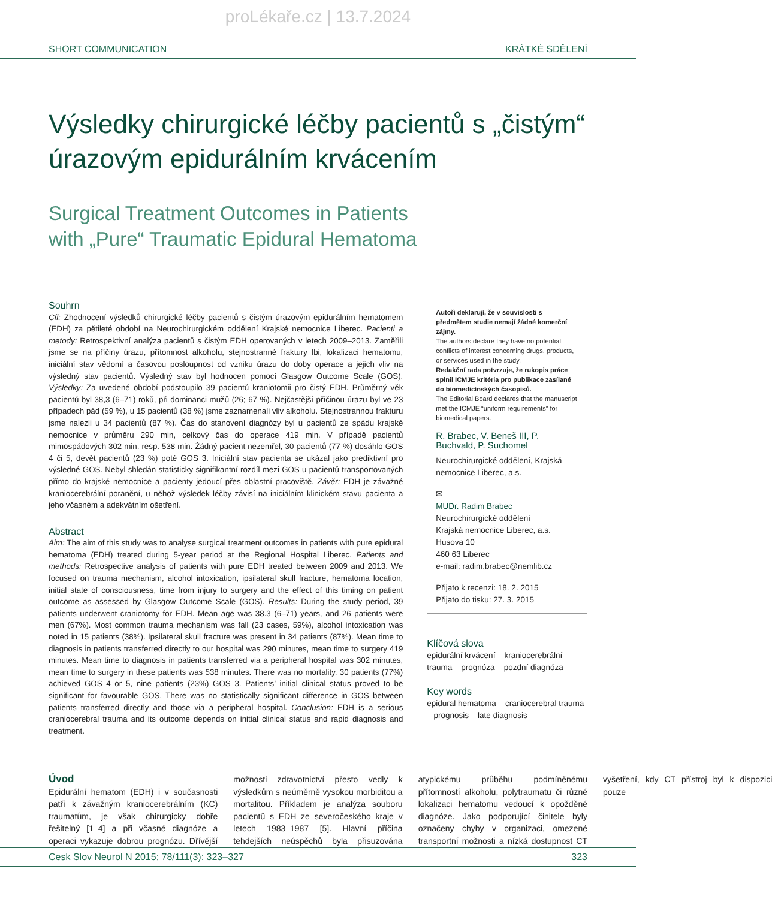proLékaře.cz | 13.7.2024
SHORT COMMUNICATION KRÁTKÉ SDĚLENÍ
Výsledky chirurgické léčby pacientů s „čistým“ úrazovým epidurálním krvácením
Surgical Treatment Outcomes in Patients
with „Pure“ Traumatic Epidural Hematoma
Souhrn
Cíl: Zhodnocení výsledků chirurgické léčby pacientů s čistým úrazovým epidurálním hematomem (EDH) za pětileté období na Neurochirurgickém oddělení Krajské nemocnice Liberec. Pacienti a metody: Retrospektivní analýza pacientů s čistým EDH operovaných v letech 2009–2013. Zaměřili jsme se na příčiny úrazu, přítomnost alkoholu, stejnostranné fraktury lbi, lokalizaci hematomu, iniciální stav vědomí a časovou posloupnost od vzniku úrazu do doby operace a jejich vliv na výsledný stav pacientů. Výsledný stav byl hodnocen pomocí Glasgow Outcome Scale (GOS). Výsledky: Za uvedené období podstoupilo 39 pacientů kraniotomii pro čistý EDH. Průměrný věk pacientů byl 38,3 (6–71) roků, při dominanci mužů (26; 67 %). Nejčastější příčinou úrazu byl ve 23 případech pád (59 %), u 15 pacientů (38 %) jsme zaznamenali vliv alkoholu. Stejnostrannou frakturu jsme nalezli u 34 pacientů (87 %). Čas do stanovení diagnózy byl u pacientů ze spádu krajské nemocnice v průměru 290 min, celkový čas do operace 419 min. V případě pacientů mimospádových 302 min, resp. 538 min. Žádný pacient nezemřel, 30 pacientů (77 %) dosáhlo GOS 4 či 5, devět pacientů (23 %) poté GOS 3. Iniciální stav pacienta se ukázal jako prediktivní pro výsledné GOS. Nebyl shledán statisticky signifikantní rozdíl mezi GOS u pacientů transportovaných přímo do krajské nemocnice a pacienty jedoucí přes oblastní pracoviště. Závěr: EDH je závažné kraniocerebrální poranění, u něhož výsledek léčby závisí na iniciálním klinickém stavu pacienta a jeho včasném a adekvátním ošetření.
Abstract
Aim: The aim of this study was to analyse surgical treatment outcomes in patients with pure epidural hematoma (EDH) treated during 5-year period at the Regional Hospital Liberec. Patients and methods: Retrospective analysis of patients with pure EDH treated between 2009 and 2013. We focused on trauma mechanism, alcohol intoxication, ipsilateral skull fracture, hematoma location, initial state of consciousness, time from injury to surgery and the effect of this timing on patient outcome as assessed by Glasgow Outcome Scale (GOS). Results: During the study period, 39 patients underwent craniotomy for EDH. Mean age was 38.3 (6–71) years, and 26 patients were men (67%). Most common trauma mechanism was fall (23 cases, 59%), alcohol intoxication was noted in 15 patients (38%). Ipsilateral skull fracture was present in 34 patients (87%). Mean time to diagnosis in patients transferred directly to our hospital was 290 minutes, mean time to surgery 419 minutes. Mean time to diagnosis in patients transferred via a peripheral hospital was 302 minutes, mean time to surgery in these patients was 538 minutes. There was no mortality, 30 patients (77%) achieved GOS 4 or 5, nine patients (23%) GOS 3. Patients’ initial clinical status proved to be significant for favourable GOS. There was no statistically significant difference in GOS between patients transferred directly and those via a peripheral hospital. Conclusion: EDH is a serious craniocerebral trauma and its outcome depends on initial clinical status and rapid diagnosis and treatment.
Autoři deklarují, že v souvislosti s předmětem studie nemají žádné komerční zájmy.
The authors declare they have no potential conflicts of interest concerning drugs, products, or services used in the study.
Redakční rada potvrzuje, že rukopis práce splnil ICMJE kritéria pro publikace zasílané do biomedicínských časopisů.
The Editorial Board declares that the manuscript met the ICMJE “uniform requirements” for biomedical papers.
R. Brabec, V. Beneš III, P. Buchvald, P. Suchomel
Neurochirurgické oddělení, Krajská nemocnice Liberec, a.s.
✉
MUDr. Radim Brabec
Neurochirurgické oddělení
Krajská nemocnice Liberec, a.s.
Husova 10
460 63 Liberec
e-mail: radim.brabec@nemlib.cz
Přijato k recenzi: 18. 2. 2015
Přijato do tisku: 27. 3. 2015
Klíčová slova
epidurální krvácení – kraniocerebrální trauma – prognóza – pozdní diagnóza
Key words
epidural hematoma – craniocerebral trauma – prognosis – late diagnosis
Úvod
Epidurální hematom (EDH) i v současnosti patří k závažným kraniocerebrálním (KC) traumatům, je však chirurgicky dobře řešitelný [1–4] a při včasné diagnóze a operaci vykazuje dobrou prognózu. Dřívější možnosti zdravotnictví přesto vedly k výsledkům s neúměrně vysokou morbiditou a mortalitou. Příkladem je analýza souboru pacientů s EDH ze severočeského kraje v letech 1983–1987 [5]. Hlavní příčina tehdejších neúspěchů byla přisuzována atypickému průběhu podmíněnému přítomností alkoholu, polytraumatu či různé lokalizaci hematomu vedoucí k opožděné diagnóze. Jako podporující činitele byly označeny chyby v organizaci, omezené transportní možnosti a nízká dostupnost CT vyšetření, kdy CT přístroj byl k dispozici pouze
Cesk Slov Neurol N 2015; 78/111(3): 323–327 323